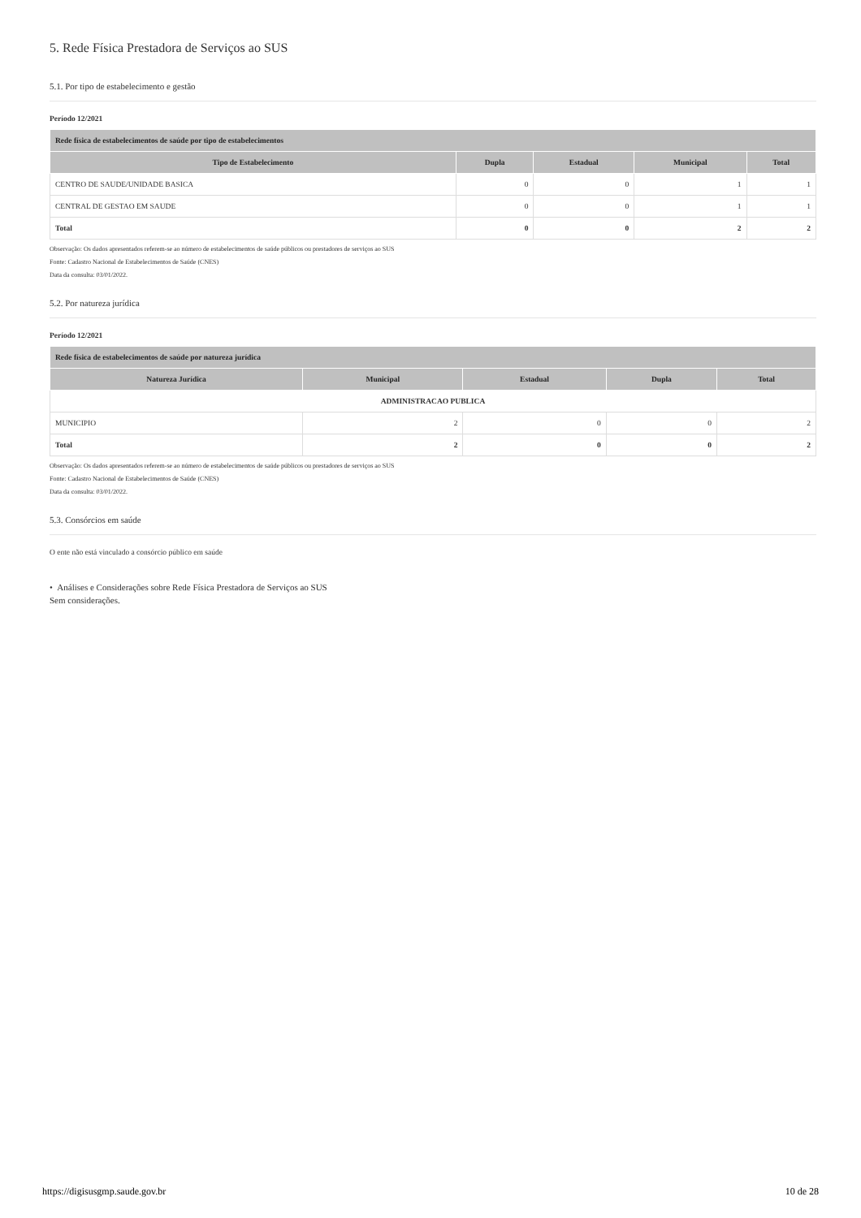5. Rede Física Prestadora de Serviços ao SUS
5.1. Por tipo de estabelecimento e gestão
Período 12/2021
| Rede física de estabelecimentos de saúde por tipo de estabelecimentos | | | | |
| --- | --- | --- | --- | --- |
| Tipo de Estabelecimento | Dupla | Estadual | Municipal | Total |
| CENTRO DE SAUDE/UNIDADE BASICA | 0 | 0 | 1 | 1 |
| CENTRAL DE GESTAO EM SAUDE | 0 | 0 | 1 | 1 |
| Total | 0 | 0 | 2 | 2 |
Observação: Os dados apresentados referem-se ao número de estabelecimentos de saúde públicos ou prestadores de serviços ao SUS
Fonte: Cadastro Nacional de Estabelecimentos de Saúde (CNES)
Data da consulta: 03/01/2022.
5.2. Por natureza jurídica
Período 12/2021
| Rede física de estabelecimentos de saúde por natureza jurídica | | | | |
| --- | --- | --- | --- | --- |
| Natureza Jurídica | Municipal | Estadual | Dupla | Total |
| ADMINISTRACAO PUBLICA | | | | |
| MUNICIPIO | 2 | 0 | 0 | 2 |
| Total | 2 | 0 | 0 | 2 |
Observação: Os dados apresentados referem-se ao número de estabelecimentos de saúde públicos ou prestadores de serviços ao SUS
Fonte: Cadastro Nacional de Estabelecimentos de Saúde (CNES)
Data da consulta: 03/01/2022.
5.3. Consórcios em saúde
O ente não está vinculado a consórcio público em saúde
• Análises e Considerações sobre Rede Física Prestadora de Serviços ao SUS
Sem considerações.
https://digisusgmp.saude.gov.br 10 de 28